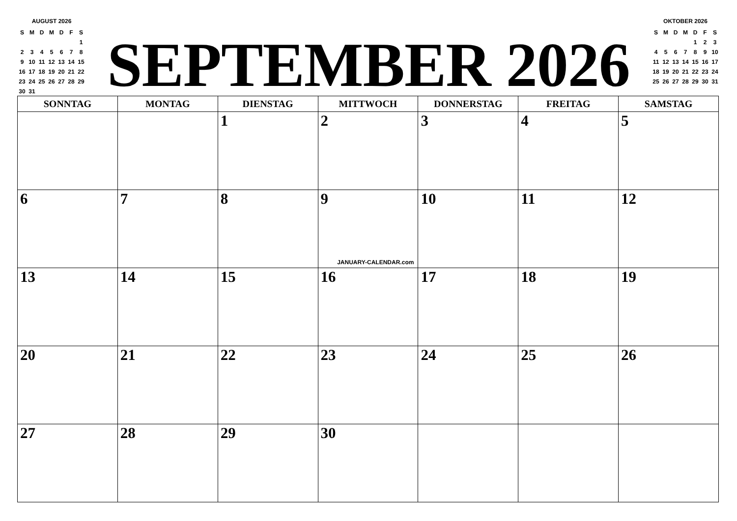AUGUST 2026
| S | M | D | M | D | F | S |
| --- | --- | --- | --- | --- | --- | --- |
| | | | | | | 1 |
| 2 | 3 | 4 | 5 | 6 | 7 | 8 |
| 9 | 10 | 11 | 12 | 13 | 14 | 15 |
| 16 | 17 | 18 | 19 | 20 | 21 | 22 |
| 23 | 24 | 25 | 26 | 27 | 28 | 29 |
| 30 | 31 | | | | | |
SEPTEMBER 2026
OKTOBER 2026
| S | M | D | M | D | F | S |
| --- | --- | --- | --- | --- | --- | --- |
| | | | | 1 | 2 | 3 |
| 4 | 5 | 6 | 7 | 8 | 9 | 10 |
| 11 | 12 | 13 | 14 | 15 | 16 | 17 |
| 18 | 19 | 20 | 21 | 22 | 23 | 24 |
| 25 | 26 | 27 | 28 | 29 | 30 | 31 |
| SONNTAG | MONTAG | DIENSTAG | MITTWOCH | DONNERSTAG | FREITAG | SAMSTAG |
| --- | --- | --- | --- | --- | --- | --- |
| | | 1 | 2 | 3 | 4 | 5 |
| 6 | 7 | 8 | 9 JANUARY-CALENDAR.com | 10 | 11 | 12 |
| 13 | 14 | 15 | 16 | 17 | 18 | 19 |
| 20 | 21 | 22 | 23 | 24 | 25 | 26 |
| 27 | 28 | 29 | 30 | | | |